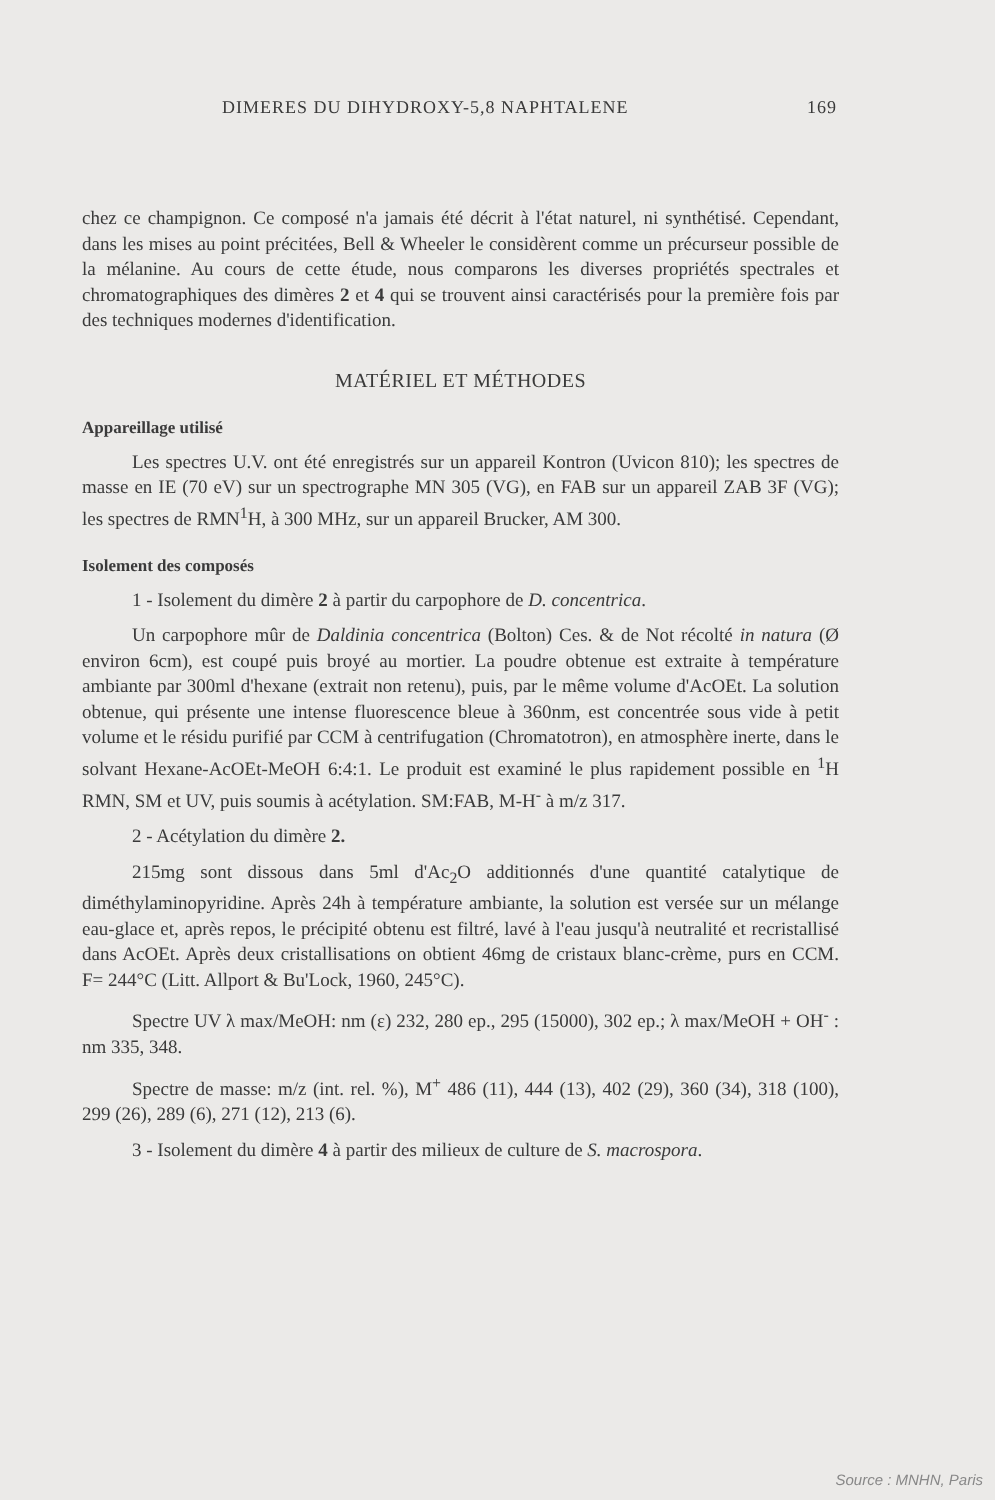DIMERES DU DIHYDROXY-5,8 NAPHTALENE 169
chez ce champignon. Ce composé n'a jamais été décrit à l'état naturel, ni synthétisé. Cependant, dans les mises au point précitées, Bell & Wheeler le considèrent comme un précurseur possible de la mélanine. Au cours de cette étude, nous comparons les diverses propriétés spectrales et chromatographiques des dimères 2 et 4 qui se trouvent ainsi caractérisés pour la première fois par des techniques modernes d'identification.
MATÉRIEL ET MÉTHODES
Appareillage utilisé
Les spectres U.V. ont été enregistrés sur un appareil Kontron (Uvicon 810); les spectres de masse en IE (70 eV) sur un spectrographe MN 305 (VG), en FAB sur un appareil ZAB 3F (VG); les spectres de RMN<sup>1</sup>H, à 300 MHz, sur un appareil Brucker, AM 300.
Isolement des composés
1 - Isolement du dimère 2 à partir du carpophore de D. concentrica.
Un carpophore mûr de Daldinia concentrica (Bolton) Ces. & de Not récolté in natura (Ø environ 6cm), est coupé puis broyé au mortier. La poudre obtenue est extraite à température ambiante par 300ml d'hexane (extrait non retenu), puis, par le même volume d'AcOEt. La solution obtenue, qui présente une intense fluorescence bleue à 360nm, est concentrée sous vide à petit volume et le résidu purifié par CCM à centrifugation (Chromatotron), en atmosphère inerte, dans le solvant Hexane-AcOEt-MeOH 6:4:1. Le produit est examiné le plus rapidement possible en <sup>1</sup>H RMN, SM et UV, puis soumis à acétylation. SM:FAB, M-H<sup>-</sup> à m/z 317.
2 - Acétylation du dimère 2.
215mg sont dissous dans 5ml d'Ac<sub>2</sub>O additionnés d'une quantité catalytique de diméthylaminopyridine. Après 24h à température ambiante, la solution est versée sur un mélange eau-glace et, après repos, le précipité obtenu est filtré, lavé à l'eau jusqu'à neutralité et recristallisé dans AcOEt. Après deux cristallisations on obtient 46mg de cristaux blanc-crème, purs en CCM. F= 244°C (Litt. Allport & Bu'Lock, 1960, 245°C).
Spectre UV λ max/MeOH: nm (ε) 232, 280 ep., 295 (15000), 302 ep.; λ max/MeOH + OH<sup>-</sup> : nm 335, 348.
Spectre de masse: m/z (int. rel. %), M<sup>+</sup> 486 (11), 444 (13), 402 (29), 360 (34), 318 (100), 299 (26), 289 (6), 271 (12), 213 (6).
3 - Isolement du dimère 4 à partir des milieux de culture de S. macrospora.
Source : MNHN, Paris